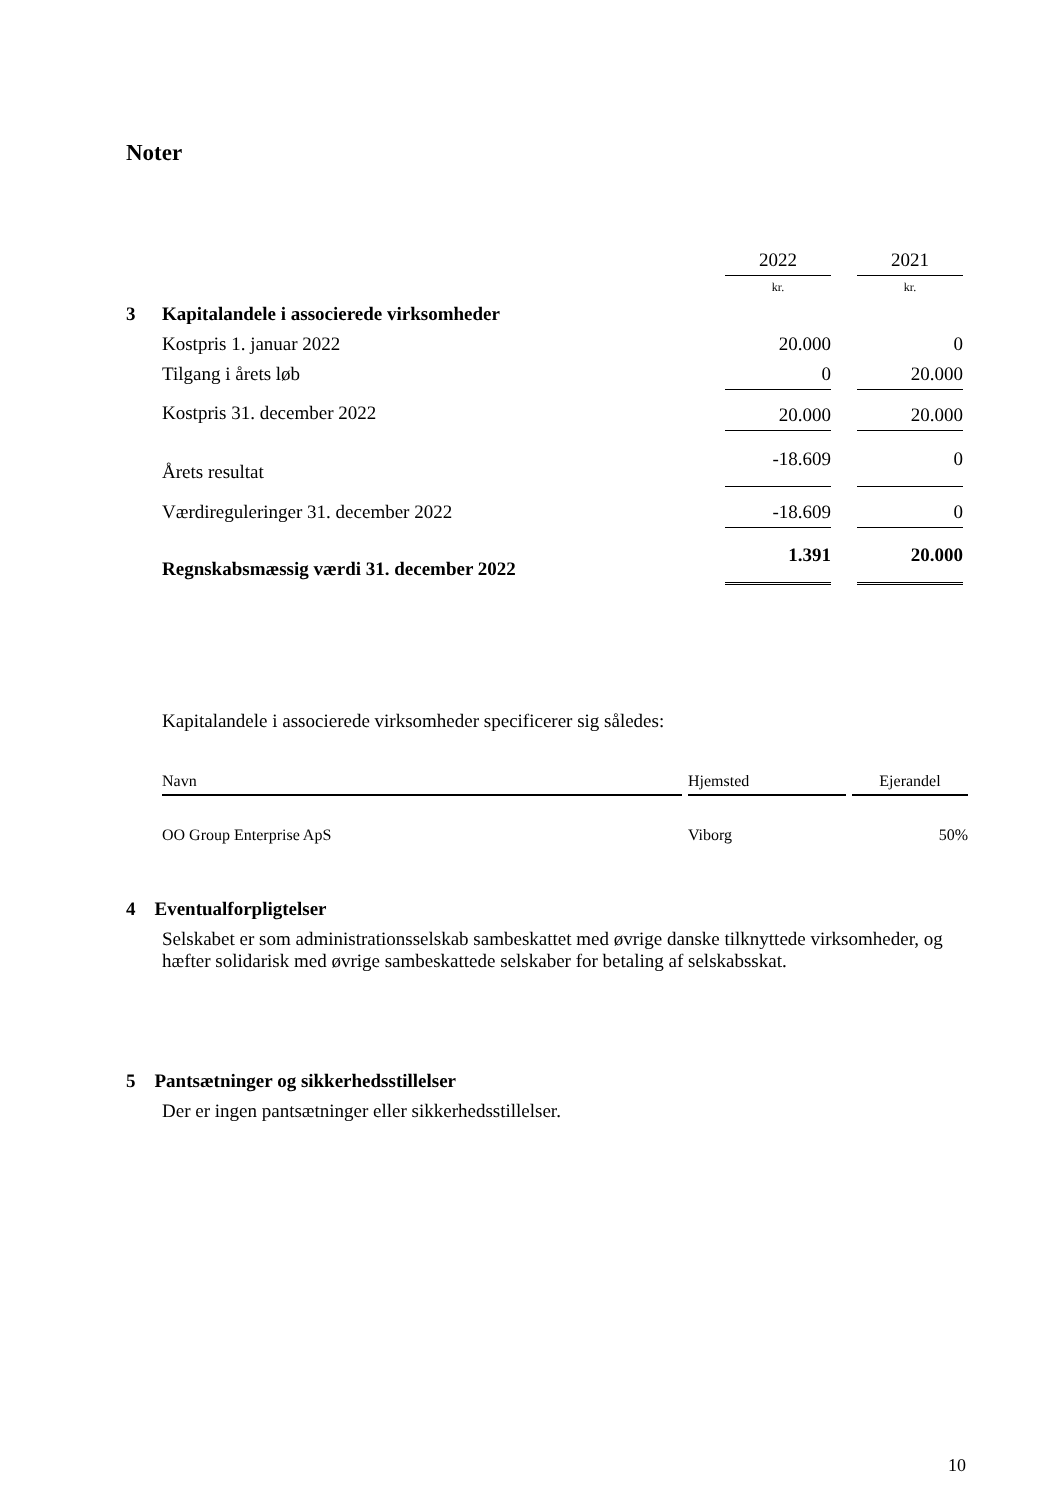Noter
| | | 2022 | | 2021 |
| | | kr. | | kr. |
| 3 | Kapitalandele i associerede virksomheder | | | |
| | Kostpris 1. januar 2022 | 20.000 | | 0 |
| | Tilgang i årets løb | 0 | | 20.000 |
| | Kostpris 31. december 2022 | 20.000 | | 20.000 |
| | Årets resultat | -18.609 | | 0 |
| | Værdireguleringer 31. december 2022 | -18.609 | | 0 |
| | Regnskabsmæssig værdi 31. december 2022 | 1.391 | | 20.000 |
Kapitalandele i associerede virksomheder specificerer sig således:
| Navn | | Hjemsted | | Ejerandel |
| --- | --- | --- | --- | --- |
| OO Group Enterprise ApS | | Viborg | | 50% |
4 Eventualforpligtelser
Selskabet er som administrationsselskab sambeskattet med øvrige danske tilknyttede virksomheder, og hæfter solidarisk med øvrige sambeskattede selskaber for betaling af selskabsskat.
5 Pantsætninger og sikkerhedsstillelser
Der er ingen pantsætninger eller sikkerhedsstillelser.
10